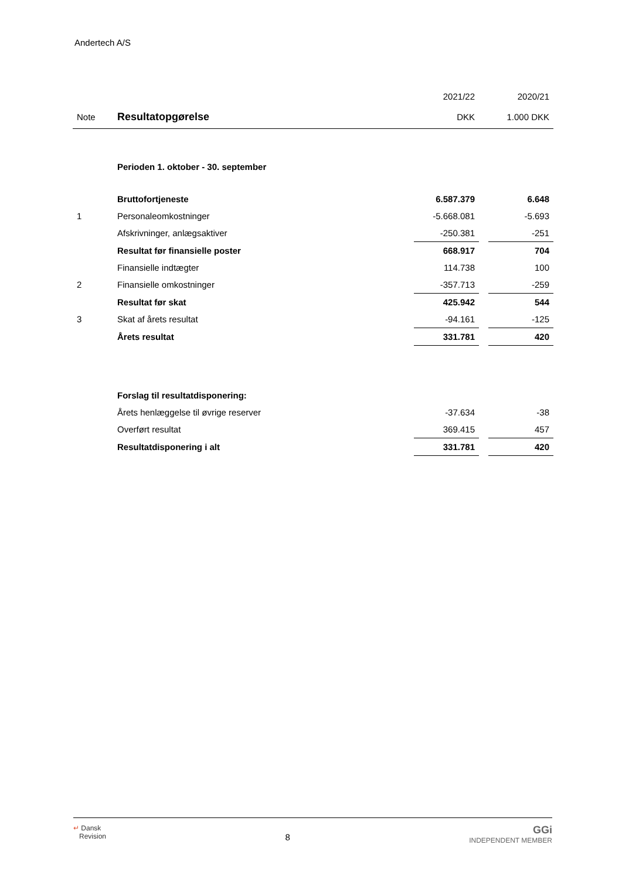Andertech A/S
| | | 2021/22 | | 2020/21 |
| Note | Resultatopgørelse | DKK | | 1.000 DKK |
| | Perioden 1. oktober - 30. september | | | |
| | Bruttofortjeneste | 6.587.379 | | 6.648 |
| 1 | Personaleomkostninger | -5.668.081 | | -5.693 |
| | Afskrivninger, anlægsaktiver | -250.381 | | -251 |
| | Resultat før finansielle poster | 668.917 | | 704 |
| | Finansielle indtægter | 114.738 | | 100 |
| 2 | Finansielle omkostninger | -357.713 | | -259 |
| | Resultat før skat | 425.942 | | 544 |
| 3 | Skat af årets resultat | -94.161 | | -125 |
| | Årets resultat | 331.781 | | 420 |
| | Forslag til resultatdisponering: | | | |
| | Årets henlæggelse til øvrige reserver | -37.634 | | -38 |
| | Overført resultat | 369.415 | | 457 |
| | Resultatdisponering i alt | 331.781 | | 420 |
↵ Dansk
Revision
8
GGi
INDEPENDENT MEMBER